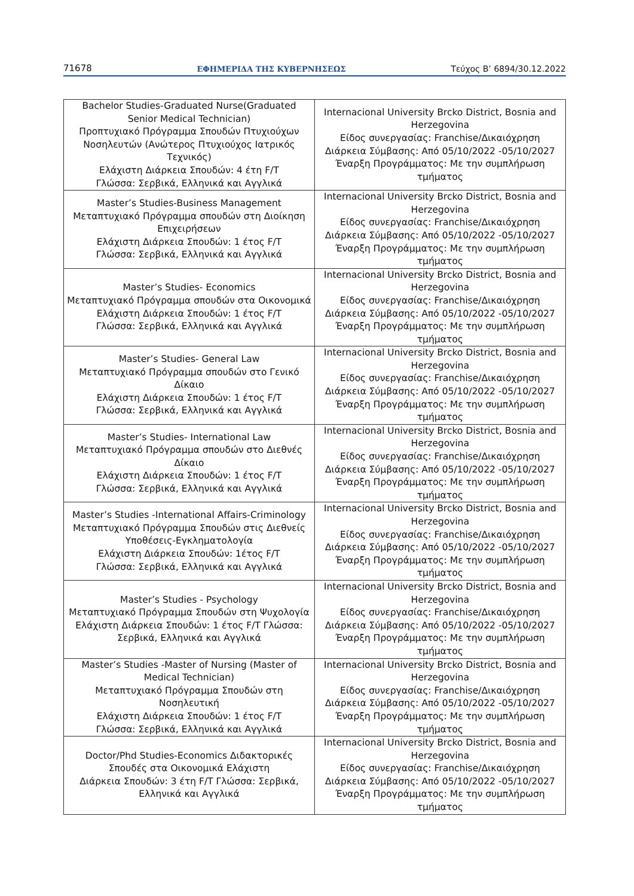71678 ΕΦΗΜΕΡΙΔΑ ΤΗΣ ΚΥΒΕΡΝΗΣΕΩΣ Τεύχος B’ 6894/30.12.2022
| Bachelor Studies-Graduated Nurse(Graduated Senior Medical Technician) Προπτυχιακό Πρόγραμμα Σπουδών Πτυχιούχων Νοσηλευτών (Ανώτερος Πτυχιούχος Ιατρικός Τεχνικός) Ελάχιστη Διάρκεια Σπουδών: 4 έτη F/T Γλώσσα: Σερβικά, Ελληνικά και Αγγλικά | Internacional University Brcko District, Bosnia and Herzegovina Είδος συνεργασίας: Franchise/Δικαιόχρηση Διάρκεια Σύμβασης: Από 05/10/2022 -05/10/2027 Έναρξη Προγράμματος: Με την συμπλήρωση τμήματος |
| Master’s Studies-Business Management Μεταπτυχιακό Πρόγραμμα σπουδών στη Διοίκηση Επιχειρήσεων Ελάχιστη Διάρκεια Σπουδών: 1 έτος F/T Γλώσσα: Σερβικά, Ελληνικά και Αγγλικά | Internacional University Brcko District, Bosnia and Herzegovina Είδος συνεργασίας: Franchise/Δικαιόχρηση Διάρκεια Σύμβασης: Από 05/10/2022 -05/10/2027 Έναρξη Προγράμματος: Με την συμπλήρωση τμήματος |
| Master’s Studies- Economics Μεταπτυχιακό Πρόγραμμα σπουδών στα Οικονομικά Ελάχιστη Διάρκεια Σπουδών: 1 έτος F/T Γλώσσα: Σερβικά, Ελληνικά και Αγγλικά | Internacional University Brcko District, Bosnia and Herzegovina Είδος συνεργασίας: Franchise/Δικαιόχρηση Διάρκεια Σύμβασης: Από 05/10/2022 -05/10/2027 Έναρξη Προγράμματος: Με την συμπλήρωση τμήματος |
| Master’s Studies- General Law Μεταπτυχιακό Πρόγραμμα σπουδών στο Γενικό Δίκαιο Ελάχιστη Διάρκεια Σπουδών: 1 έτος F/T Γλώσσα: Σερβικά, Ελληνικά και Αγγλικά | Internacional University Brcko District, Bosnia and Herzegovina Είδος συνεργασίας: Franchise/Δικαιόχρηση Διάρκεια Σύμβασης: Από 05/10/2022 -05/10/2027 Έναρξη Προγράμματος: Με την συμπλήρωση τμήματος |
| Master’s Studies- International Law Μεταπτυχιακό Πρόγραμμα σπουδών στο Διεθνές Δίκαιο Ελάχιστη Διάρκεια Σπουδών: 1 έτος F/T Γλώσσα: Σερβικά, Ελληνικά και Αγγλικά | Internacional University Brcko District, Bosnia and Herzegovina Είδος συνεργασίας: Franchise/Δικαιόχρηση Διάρκεια Σύμβασης: Από 05/10/2022 -05/10/2027 Έναρξη Προγράμματος: Με την συμπλήρωση τμήματος |
| Master’s Studies -International Affairs-Criminology Μεταπτυχιακό Πρόγραμμα Σπουδών στις Διεθνείς Υποθέσεις-Εγκληματολογία Ελάχιστη Διάρκεια Σπουδών: 1έτος F/T Γλώσσα: Σερβικά, Ελληνικά και Αγγλικά | Internacional University Brcko District, Bosnia and Herzegovina Είδος συνεργασίας: Franchise/Δικαιόχρηση Διάρκεια Σύμβασης: Από 05/10/2022 -05/10/2027 Έναρξη Προγράμματος: Με την συμπλήρωση τμήματος |
| Master’s Studies - Psychology Μεταπτυχιακό Πρόγραμμα Σπουδών στη Ψυχολογία Ελάχιστη Διάρκεια Σπουδών: 1 έτος F/T Γλώσσα: Σερβικά, Ελληνικά και Αγγλικά | Internacional University Brcko District, Bosnia and Herzegovina Είδος συνεργασίας: Franchise/Δικαιόχρηση Διάρκεια Σύμβασης: Από 05/10/2022 -05/10/2027 Έναρξη Προγράμματος: Με την συμπλήρωση τμήματος |
| Master’s Studies -Master of Nursing (Master of Medical Technician) Μεταπτυχιακό Πρόγραμμα Σπουδών στη Νοσηλευτική Ελάχιστη Διάρκεια Σπουδών: 1 έτος F/T Γλώσσα: Σερβικά, Ελληνικά και Αγγλικά | Internacional University Brcko District, Bosnia and Herzegovina Είδος συνεργασίας: Franchise/Δικαιόχρηση Διάρκεια Σύμβασης: Από 05/10/2022 -05/10/2027 Έναρξη Προγράμματος: Με την συμπλήρωση τμήματος |
| Doctor/Phd Studies-Economics Διδακτορικές Σπουδές στα Οικονομικά Ελάχιστη Διάρκεια Σπουδών: 3 έτη F/T Γλώσσα: Σερβικά, Ελληνικά και Αγγλικά | Internacional University Brcko District, Bosnia and Herzegovina Είδος συνεργασίας: Franchise/Δικαιόχρηση Διάρκεια Σύμβασης: Από 05/10/2022 -05/10/2027 Έναρξη Προγράμματος: Με την συμπλήρωση τμήματος |